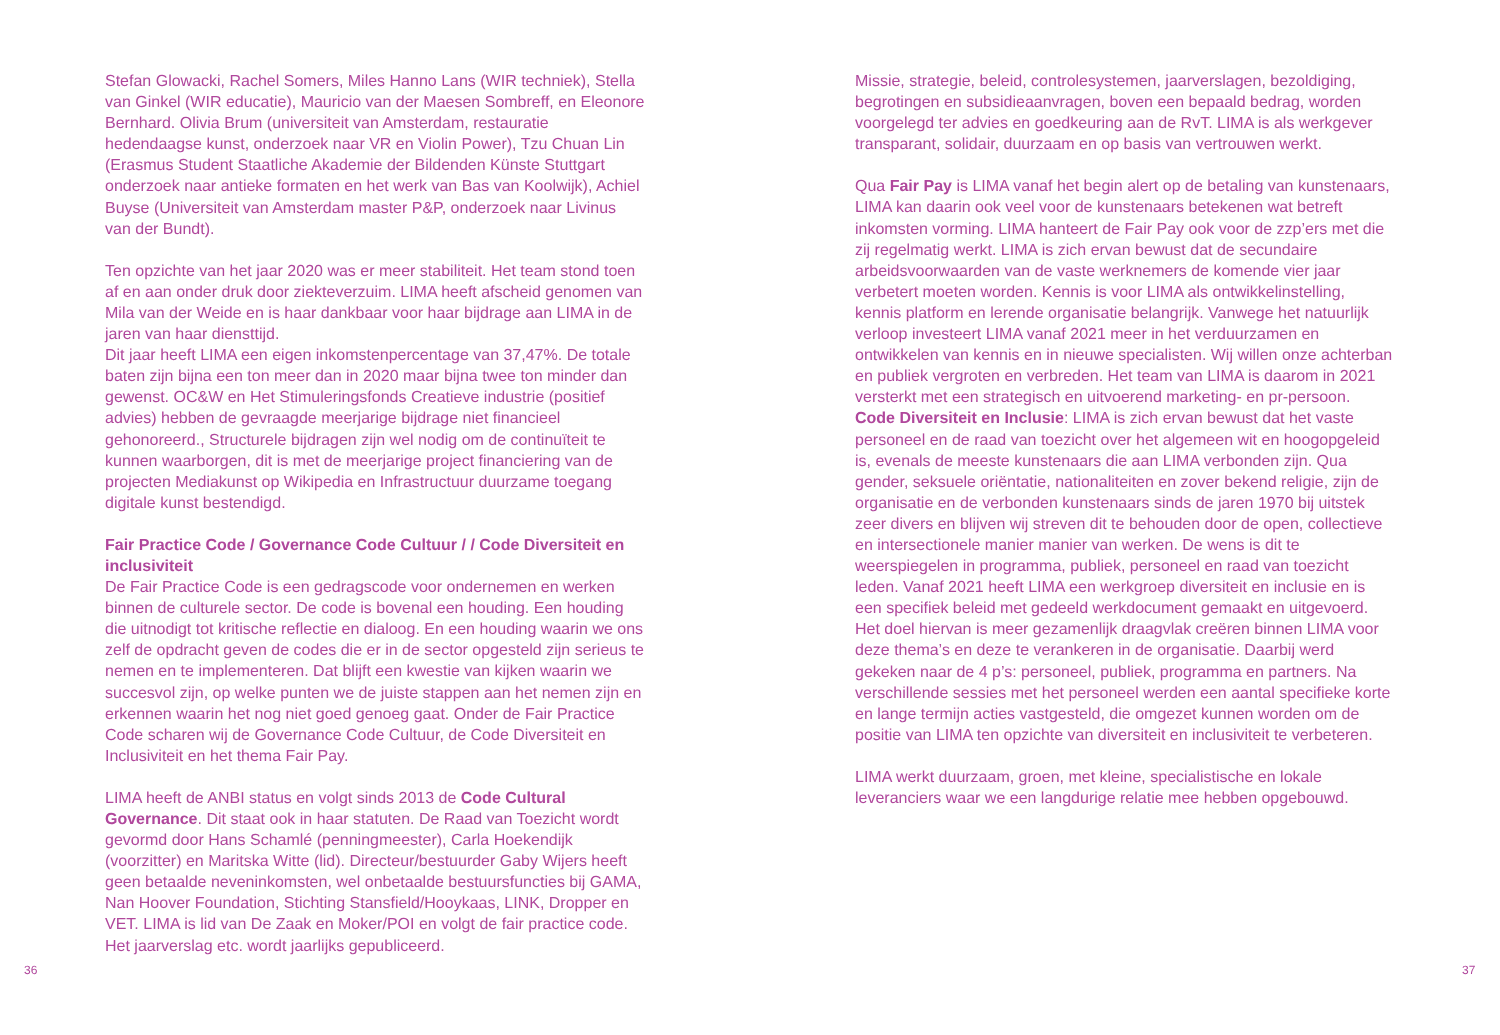Stefan Glowacki, Rachel Somers, Miles Hanno Lans (WIR techniek), Stella van Ginkel (WIR educatie), Mauricio van der Maesen Sombreff, en Eleonore Bernhard. Olivia Brum (universiteit van Amsterdam, restauratie hedendaagse kunst, onderzoek naar VR en Violin Power), Tzu Chuan Lin (Erasmus Student Staatliche Akademie der Bildenden Künste Stuttgart onderzoek naar antieke formaten en het werk van Bas van Koolwijk), Achiel Buyse (Universiteit van Amsterdam master P&P, onderzoek naar Livinus van der Bundt).
Ten opzichte van het jaar 2020 was er meer stabiliteit. Het team stond toen af en aan onder druk door ziekteverzuim. LIMA heeft afscheid genomen van Mila van der Weide en is haar dankbaar voor haar bijdrage aan LIMA in de jaren van haar diensttijd.
Dit jaar heeft LIMA een eigen inkomstenpercentage van 37,47%. De totale baten zijn bijna een ton meer dan in 2020 maar bijna twee ton minder dan gewenst. OC&W en Het Stimuleringsfonds Creatieve industrie (positief advies) hebben de gevraagde meerjarige bijdrage niet financieel gehonoreerd., Structurele bijdragen zijn wel nodig om de continuïteit te kunnen waarborgen, dit is met de meerjarige project financiering van de projecten Mediakunst op Wikipedia en Infrastructuur duurzame toegang digitale kunst bestendigd.
Fair Practice Code / Governance Code Cultuur / / Code Diversiteit en inclusiviteit
De Fair Practice Code is een gedragscode voor ondernemen en werken binnen de culturele sector. De code is bovenal een houding. Een houding die uitnodigt tot kritische reflectie en dialoog. En een houding waarin we ons zelf de opdracht geven de codes die er in de sector opgesteld zijn serieus te nemen en te implementeren. Dat blijft een kwestie van kijken waarin we succesvol zijn, op welke punten we de juiste stappen aan het nemen zijn en erkennen waarin het nog niet goed genoeg gaat. Onder de Fair Practice Code scharen wij de Governance Code Cultuur, de Code Diversiteit en Inclusiviteit en het thema Fair Pay.
LIMA heeft de ANBI status en volgt sinds 2013 de Code Cultural Governance. Dit staat ook in haar statuten. De Raad van Toezicht wordt gevormd door Hans Schamlé (penningmeester), Carla Hoekendijk (voorzitter) en Maritska Witte (lid). Directeur/bestuurder Gaby Wijers heeft geen betaalde neveninkomsten, wel onbetaalde bestuursfuncties bij GAMA, Nan Hoover Foundation, Stichting Stansfield/Hooykaas, LINK, Dropper en VET. LIMA is lid van De Zaak en Moker/POI en volgt de fair practice code. Het jaarverslag etc. wordt jaarlijks gepubliceerd.
Missie, strategie, beleid, controlesystemen, jaarverslagen, bezoldiging, begrotingen en subsidieaanvragen, boven een bepaald bedrag, worden voorgelegd ter advies en goedkeuring aan de RvT. LIMA is als werkgever transparant, solidair, duurzaam en op basis van vertrouwen werkt.
Qua Fair Pay is LIMA vanaf het begin alert op de betaling van kunstenaars, LIMA kan daarin ook veel voor de kunstenaars betekenen wat betreft inkomsten vorming. LIMA hanteert de Fair Pay ook voor de zzp’ers met die zij regelmatig werkt. LIMA is zich ervan bewust dat de secundaire arbeidsvoorwaarden van de vaste werknemers de komende vier jaar verbetert moeten worden. Kennis is voor LIMA als ontwikkelinstelling, kennis platform en lerende organisatie belangrijk. Vanwege het natuurlijk verloop investeert LIMA vanaf 2021 meer in het verduurzamen en ontwikkelen van kennis en in nieuwe specialisten. Wij willen onze achterban en publiek vergroten en verbreden. Het team van LIMA is daarom in 2021 versterkt met een strategisch en uitvoerend marketing- en pr-persoon.
Code Diversiteit en Inclusie: LIMA is zich ervan bewust dat het vaste personeel en de raad van toezicht over het algemeen wit en hoogopgeleid is, evenals de meeste kunstenaars die aan LIMA verbonden zijn. Qua gender, seksuele oriëntatie, nationaliteiten en zover bekend religie, zijn de organisatie en de verbonden kunstenaars sinds de jaren 1970 bij uitstek zeer divers en blijven wij streven dit te behouden door de open, collectieve en intersectionele manier manier van werken. De wens is dit te weerspiegelen in programma, publiek, personeel en raad van toezicht leden. Vanaf 2021 heeft LIMA een werkgroep diversiteit en inclusie en is een specifiek beleid met gedeeld werkdocument gemaakt en uitgevoerd. Het doel hiervan is meer gezamenlijk draagvlak creëren binnen LIMA voor deze thema’s en deze te verankeren in de organisatie. Daarbij werd gekeken naar de 4 p’s: personeel, publiek, programma en partners. Na verschillende sessies met het personeel werden een aantal specifieke korte en lange termijn acties vastgesteld, die omgezet kunnen worden om de positie van LIMA ten opzichte van diversiteit en inclusiviteit te verbeteren.
LIMA werkt duurzaam, groen, met kleine, specialistische en lokale leveranciers waar we een langdurige relatie mee hebben opgebouwd.
36 37